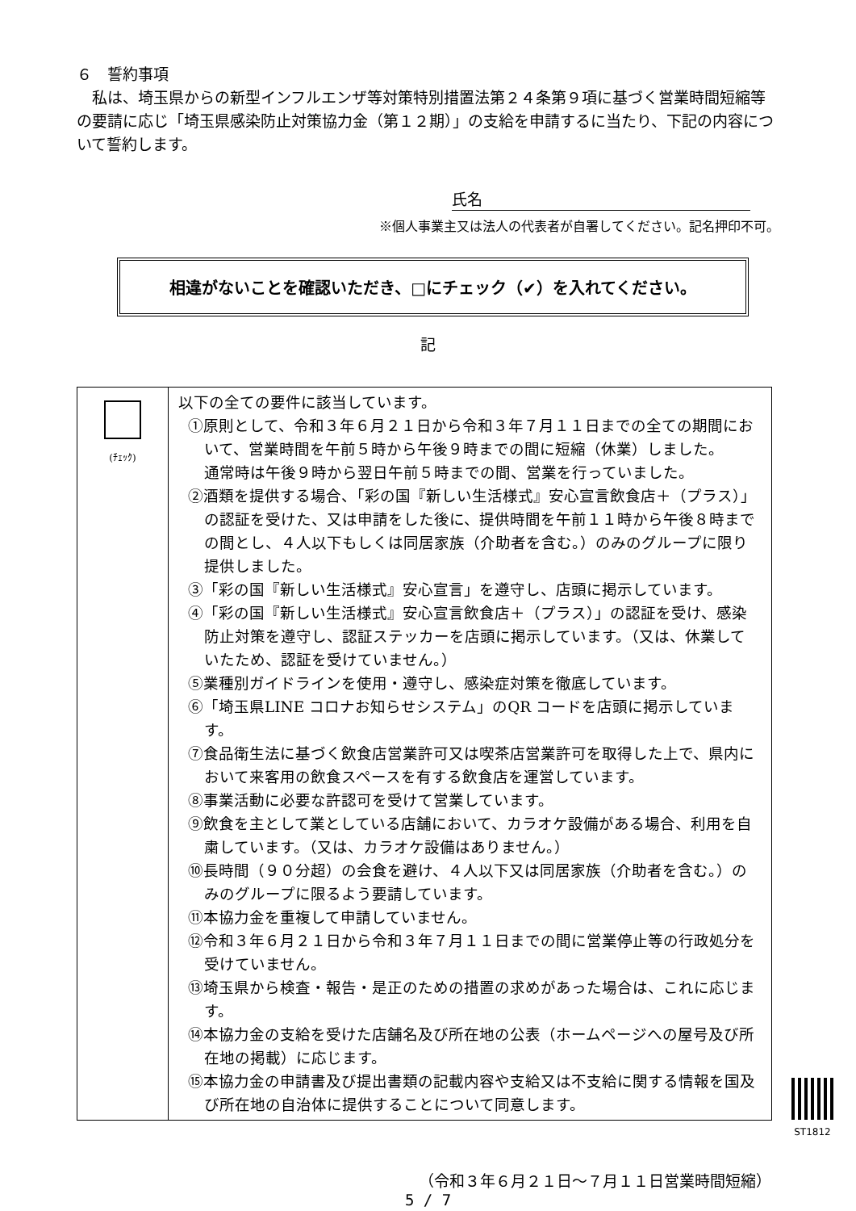６　誓約事項
　私は、埼玉県からの新型インフルエンザ等対策特別措置法第２４条第９項に基づく営業時間短縮等の要請に応じ「埼玉県感染防止対策協力金（第１２期）」の支給を申請するに当たり、下記の内容について誓約します。
氏名
※個人事業主又は法人の代表者が自署してください。記名押印不可。
相違がないことを確認いただき、□にチェック（✔）を入れてください。
記
| (ﾁｪｯｸ) | 以下の全ての要件に該当しています。 ①原則として、令和３年６月２１日から令和３年７月１１日までの全ての期間において、営業時間を午前５時から午後９時までの間に短縮（休業）しました。 通常時は午後９時から翌日午前５時までの間、営業を行っていました。 ②酒類を提供する場合、「彩の国『新しい生活様式』安心宣言飲食店＋（プラス）」の認証を受けた、又は申請をした後に、提供時間を午前１１時から午後８時までの間とし、４人以下もしくは同居家族（介助者を含む。）のみのグループに限り提供しました。 ③「彩の国『新しい生活様式』安心宣言」を遵守し、店頭に掲示しています。 ④「彩の国『新しい生活様式』安心宣言飲食店＋（プラス）」の認証を受け、感染防止対策を遵守し、認証ステッカーを店頭に掲示しています。（又は、休業していたため、認証を受けていません。） ⑤業種別ガイドラインを使用・遵守し、感染症対策を徹底しています。 ⑥「埼玉県LINE コロナお知らせシステム」のQR コードを店頭に掲示しています。 ⑦食品衛生法に基づく飲食店営業許可又は喫茶店営業許可を取得した上で、県内において来客用の飲食スペースを有する飲食店を運営しています。 ⑧事業活動に必要な許認可を受けて営業しています。 ⑨飲食を主として業としている店舗において、カラオケ設備がある場合、利用を自粛しています。（又は、カラオケ設備はありません。） ⑩長時間（９０分超）の会食を避け、４人以下又は同居家族（介助者を含む。）のみのグループに限るよう要請しています。 ⑪本協力金を重複して申請していません。 ⑫令和３年６月２１日から令和３年７月１１日までの間に営業停止等の行政処分を受けていません。 ⑬埼玉県から検査・報告・是正のための措置の求めがあった場合は、これに応じます。 ⑭本協力金の支給を受けた店舗名及び所在地の公表（ホームページへの屋号及び所在地の掲載）に応じます。 ⑮本協力金の申請書及び提出書類の記載内容や支給又は不支給に関する情報を国及び所在地の自治体に提供することについて同意します。 |
ST1812
（令和３年６月２１日～７月１１日営業時間短縮）
5 / 7